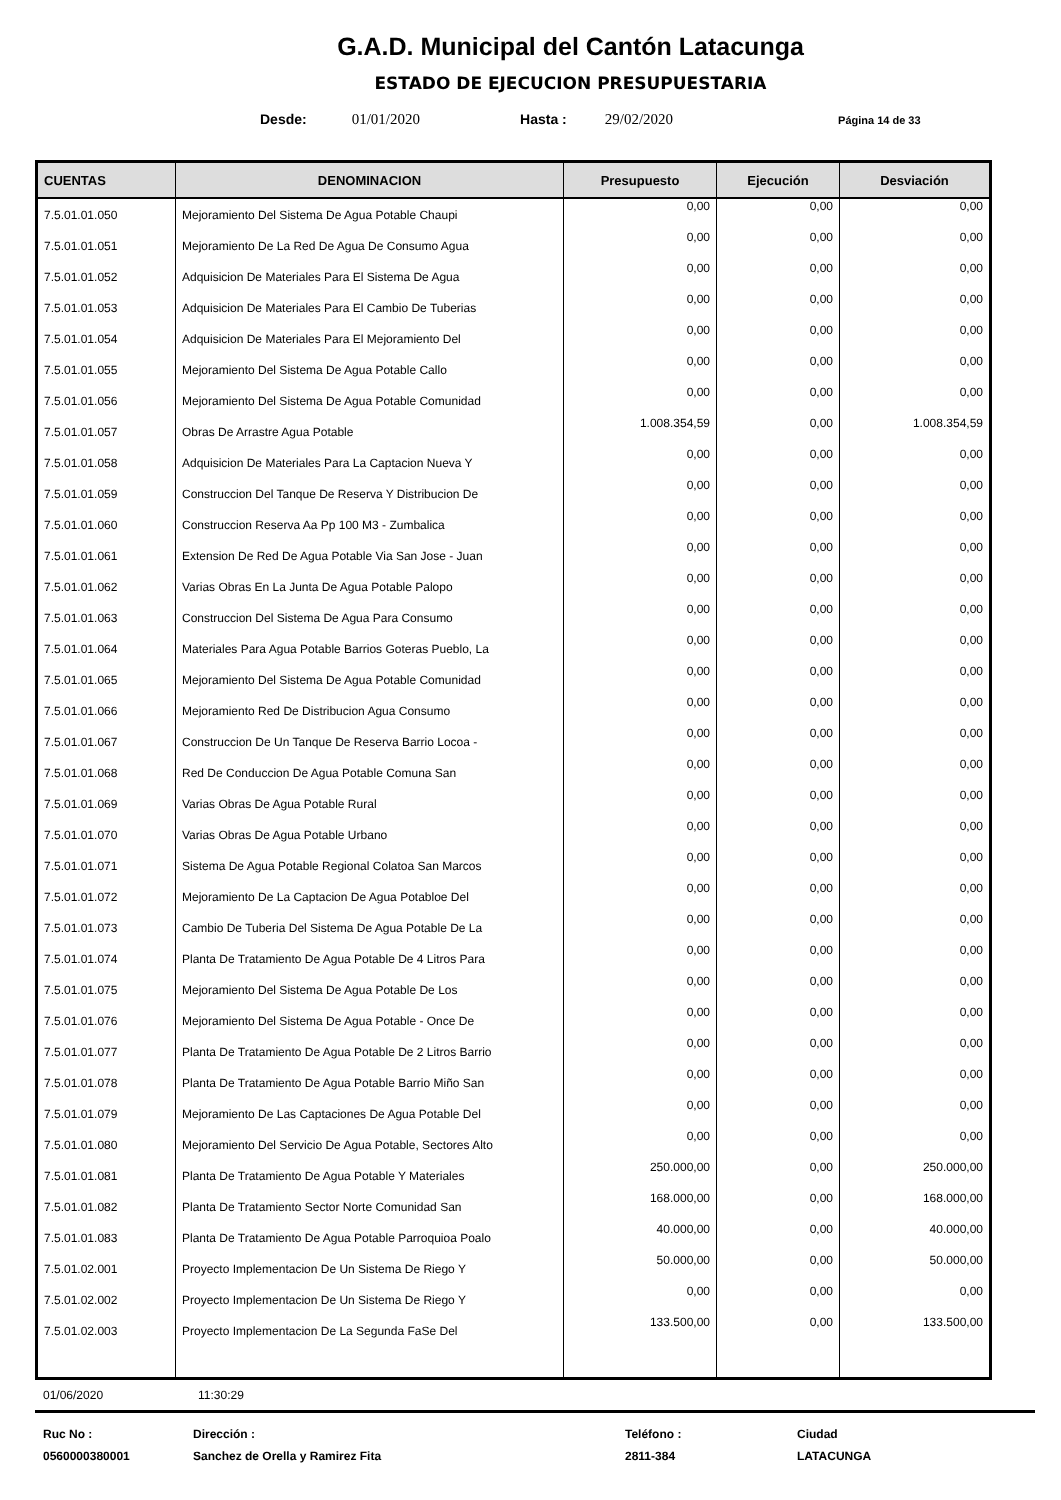G.A.D. Municipal del Cantón Latacunga
ESTADO DE EJECUCION PRESUPUESTARIA
Desde: 01/01/2020 Hasta : 29/02/2020 Página 14 de 33
| CUENTAS | DENOMINACION | Presupuesto | Ejecución | Desviación |
| --- | --- | --- | --- | --- |
| 7.5.01.01.050 | Mejoramiento Del Sistema De Agua Potable Chaupi | 0,00 | 0,00 | 0,00 |
| 7.5.01.01.051 | Mejoramiento De La Red De Agua De Consumo Agua | 0,00 | 0,00 | 0,00 |
| 7.5.01.01.052 | Adquisicion De Materiales Para El Sistema De Agua | 0,00 | 0,00 | 0,00 |
| 7.5.01.01.053 | Adquisicion De Materiales Para El Cambio De Tuberias | 0,00 | 0,00 | 0,00 |
| 7.5.01.01.054 | Adquisicion De Materiales Para El Mejoramiento Del | 0,00 | 0,00 | 0,00 |
| 7.5.01.01.055 | Mejoramiento Del Sistema De Agua Potable Callo | 0,00 | 0,00 | 0,00 |
| 7.5.01.01.056 | Mejoramiento Del Sistema De Agua Potable Comunidad | 0,00 | 0,00 | 0,00 |
| 7.5.01.01.057 | Obras De Arrastre Agua Potable | 1.008.354,59 | 0,00 | 1.008.354,59 |
| 7.5.01.01.058 | Adquisicion De Materiales Para La Captacion Nueva Y | 0,00 | 0,00 | 0,00 |
| 7.5.01.01.059 | Construccion Del Tanque De Reserva Y Distribucion De | 0,00 | 0,00 | 0,00 |
| 7.5.01.01.060 | Construccion Reserva Aa Pp 100 M3 - Zumbalica | 0,00 | 0,00 | 0,00 |
| 7.5.01.01.061 | Extension De Red De Agua Potable Via San Jose - Juan | 0,00 | 0,00 | 0,00 |
| 7.5.01.01.062 | Varias Obras En La Junta De Agua Potable Palopo | 0,00 | 0,00 | 0,00 |
| 7.5.01.01.063 | Construccion Del Sistema De Agua Para Consumo | 0,00 | 0,00 | 0,00 |
| 7.5.01.01.064 | Materiales Para Agua Potable Barrios Goteras Pueblo, La | 0,00 | 0,00 | 0,00 |
| 7.5.01.01.065 | Mejoramiento Del Sistema De Agua Potable Comunidad | 0,00 | 0,00 | 0,00 |
| 7.5.01.01.066 | Mejoramiento Red De Distribucion Agua Consumo | 0,00 | 0,00 | 0,00 |
| 7.5.01.01.067 | Construccion De Un Tanque De Reserva Barrio Locoa - | 0,00 | 0,00 | 0,00 |
| 7.5.01.01.068 | Red De Conduccion De Agua Potable Comuna San | 0,00 | 0,00 | 0,00 |
| 7.5.01.01.069 | Varias Obras De Agua Potable Rural | 0,00 | 0,00 | 0,00 |
| 7.5.01.01.070 | Varias Obras De Agua Potable Urbano | 0,00 | 0,00 | 0,00 |
| 7.5.01.01.071 | Sistema De Agua Potable Regional Colatoa San Marcos | 0,00 | 0,00 | 0,00 |
| 7.5.01.01.072 | Mejoramiento De La Captacion De Agua Potabloe Del | 0,00 | 0,00 | 0,00 |
| 7.5.01.01.073 | Cambio De Tuberia Del Sistema De Agua Potable De La | 0,00 | 0,00 | 0,00 |
| 7.5.01.01.074 | Planta De Tratamiento De Agua Potable De 4 Litros Para | 0,00 | 0,00 | 0,00 |
| 7.5.01.01.075 | Mejoramiento Del Sistema De Agua Potable De Los | 0,00 | 0,00 | 0,00 |
| 7.5.01.01.076 | Mejoramiento Del Sistema De Agua Potable - Once De | 0,00 | 0,00 | 0,00 |
| 7.5.01.01.077 | Planta De Tratamiento De Agua Potable De 2 Litros Barrio | 0,00 | 0,00 | 0,00 |
| 7.5.01.01.078 | Planta De Tratamiento De Agua Potable Barrio Miño San | 0,00 | 0,00 | 0,00 |
| 7.5.01.01.079 | Mejoramiento De Las Captaciones De Agua Potable Del | 0,00 | 0,00 | 0,00 |
| 7.5.01.01.080 | Mejoramiento Del Servicio De Agua Potable, Sectores Alto | 0,00 | 0,00 | 0,00 |
| 7.5.01.01.081 | Planta De Tratamiento De Agua Potable Y Materiales | 250.000,00 | 0,00 | 250.000,00 |
| 7.5.01.01.082 | Planta De Tratamiento Sector Norte Comunidad San | 168.000,00 | 0,00 | 168.000,00 |
| 7.5.01.01.083 | Planta De Tratamiento De Agua Potable Parroquioa Poalo | 40.000,00 | 0,00 | 40.000,00 |
| 7.5.01.02.001 | Proyecto Implementacion De Un Sistema De Riego Y | 50.000,00 | 0,00 | 50.000,00 |
| 7.5.01.02.002 | Proyecto Implementacion De Un Sistema De Riego Y | 0,00 | 0,00 | 0,00 |
| 7.5.01.02.003 | Proyecto Implementacion De La Segunda FaSe Del | 133.500,00 | 0,00 | 133.500,00 |
01/06/2020 11:30:29
Ruc No :
0560000380001
Dirección :
Sanchez de Orella y Ramirez Fita
Teléfono :
2811-384
Ciudad
LATACUNGA